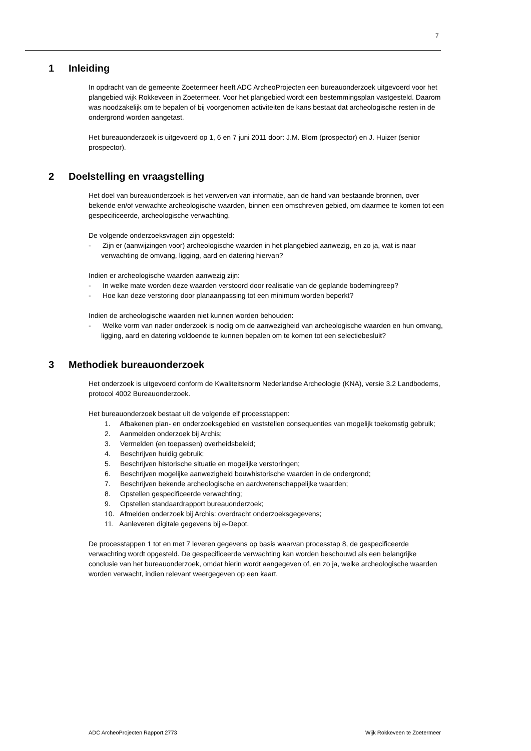7
1 Inleiding
In opdracht van de gemeente Zoetermeer heeft ADC ArcheoProjecten een bureauonderzoek uitgevoerd voor het plangebied wijk Rokkeveen in Zoetermeer. Voor het plangebied wordt een bestemmingsplan vastgesteld. Daarom was noodzakelijk om te bepalen of bij voorgenomen activiteiten de kans bestaat dat archeologische resten in de ondergrond worden aangetast.
Het bureauonderzoek is uitgevoerd op 1, 6 en 7 juni 2011 door: J.M. Blom (prospector) en J. Huizer (senior prospector).
2 Doelstelling en vraagstelling
Het doel van bureauonderzoek is het verwerven van informatie, aan de hand van bestaande bronnen, over bekende en/of verwachte archeologische waarden, binnen een omschreven gebied, om daarmee te komen tot een gespecificeerde, archeologische verwachting.
De volgende onderzoeksvragen zijn opgesteld:
- Zijn er (aanwijzingen voor) archeologische waarden in het plangebied aanwezig, en zo ja, wat is naar verwachting de omvang, ligging, aard en datering hiervan?
Indien er archeologische waarden aanwezig zijn:
- In welke mate worden deze waarden verstoord door realisatie van de geplande bodemingreep?
- Hoe kan deze verstoring door planaanpassing tot een minimum worden beperkt?
Indien de archeologische waarden niet kunnen worden behouden:
- Welke vorm van nader onderzoek is nodig om de aanwezigheid van archeologische waarden en hun omvang, ligging, aard en datering voldoende te kunnen bepalen om te komen tot een selectiebesluit?
3 Methodiek bureauonderzoek
Het onderzoek is uitgevoerd conform de Kwaliteitsnorm Nederlandse Archeologie (KNA), versie 3.2 Landbodems, protocol 4002 Bureauonderzoek.
Het bureauonderzoek bestaat uit de volgende elf processtappen:
1. Afbakenen plan- en onderzoeksgebied en vaststellen consequenties van mogelijk toekomstig gebruik;
2. Aanmelden onderzoek bij Archis;
3. Vermelden (en toepassen) overheidsbeleid;
4. Beschrijven huidig gebruik;
5. Beschrijven historische situatie en mogelijke verstoringen;
6. Beschrijven mogelijke aanwezigheid bouwhistorische waarden in de ondergrond;
7. Beschrijven bekende archeologische en aardwetenschappelijke waarden;
8. Opstellen gespecificeerde verwachting;
9. Opstellen standaardrapport bureauonderzoek;
10. Afmelden onderzoek bij Archis: overdracht onderzoeksgegevens;
11. Aanleveren digitale gegevens bij e-Depot.
De processtappen 1 tot en met 7 leveren gegevens op basis waarvan processtap 8, de gespecificeerde verwachting wordt opgesteld. De gespecificeerde verwachting kan worden beschouwd als een belangrijke conclusie van het bureauonderzoek, omdat hierin wordt aangegeven of, en zo ja, welke archeologische waarden worden verwacht, indien relevant weergegeven op een kaart.
ADC ArcheoProjecten Rapport 2773 Wijk Rokkeveen te Zoetermeer